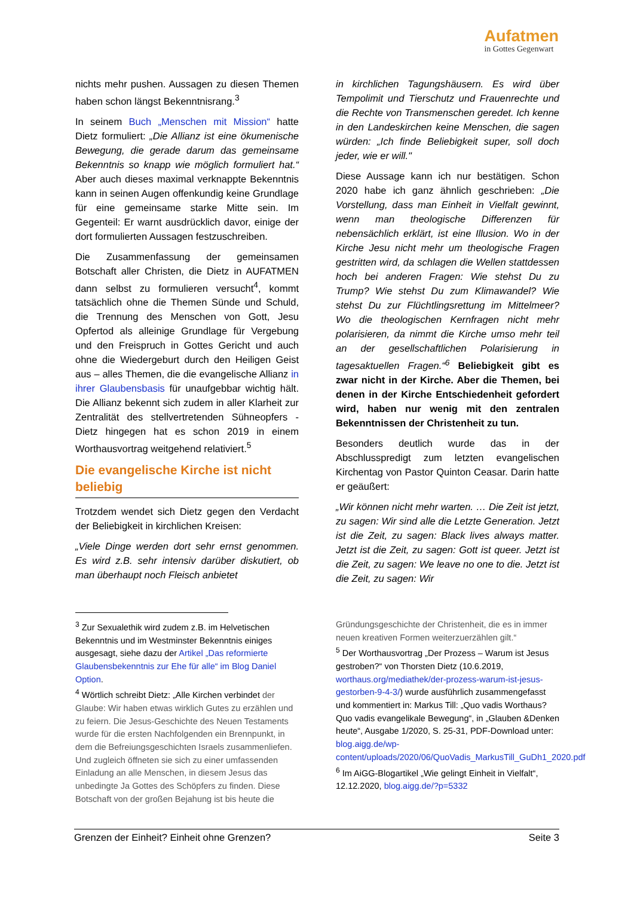Aufatmen
in Gottes Gegenwart
nichts mehr pushen. Aussagen zu diesen Themen haben schon längst Bekenntnisrang.<sup>3</sup>
In seinem Buch „Menschen mit Mission“ hatte Dietz formuliert: „Die Allianz ist eine ökumenische Bewegung, die gerade darum das gemeinsame Bekenntnis so knapp wie möglich formuliert hat.“ Aber auch dieses maximal verknappte Bekenntnis kann in seinen Augen offenkundig keine Grundlage für eine gemeinsame starke Mitte sein. Im Gegenteil: Er warnt ausdrücklich davor, einige der dort formulierten Aussagen festzuschreiben.
Die Zusammenfassung der gemeinsamen Botschaft aller Christen, die Dietz in AUFATMEN dann selbst zu formulieren versucht<sup>4</sup>, kommt tatsächlich ohne die Themen Sünde und Schuld, die Trennung des Menschen von Gott, Jesu Opfertod als alleinige Grundlage für Vergebung und den Freispruch in Gottes Gericht und auch ohne die Wiedergeburt durch den Heiligen Geist aus – alles Themen, die die evangelische Allianz in ihrer Glaubensbasis für unaufgebbar wichtig hält. Die Allianz bekennt sich zudem in aller Klarheit zur Zentralität des stellvertretenden Sühneopfers - Dietz hingegen hat es schon 2019 in einem Worthausvortrag weitgehend relativiert.<sup>5</sup>
Die evangelische Kirche ist nicht beliebig
Trotzdem wendet sich Dietz gegen den Verdacht der Beliebigkeit in kirchlichen Kreisen:
„Viele Dinge werden dort sehr ernst genommen. Es wird z.B. sehr intensiv darüber diskutiert, ob man überhaupt noch Fleisch anbietet
in kirchlichen Tagungshäusern. Es wird über Tempolimit und Tierschutz und Frauenrechte und die Rechte von Transmenschen geredet. Ich kenne in den Landeskirchen keine Menschen, die sagen würden: „Ich finde Beliebigkeit super, soll doch jeder, wie er will."
Diese Aussage kann ich nur bestätigen. Schon 2020 habe ich ganz ähnlich geschrieben: „Die Vorstellung, dass man Einheit in Vielfalt gewinnt, wenn man theologische Differenzen für nebensächlich erklärt, ist eine Illusion. Wo in der Kirche Jesu nicht mehr um theologische Fragen gestritten wird, da schlagen die Wellen stattdessen hoch bei anderen Fragen: Wie stehst Du zu Trump? Wie stehst Du zum Klimawandel? Wie stehst Du zur Flüchtlingsrettung im Mittelmeer? Wo die theologischen Kernfragen nicht mehr polarisieren, da nimmt die Kirche umso mehr teil an der gesellschaftlichen Polarisierung in tagesaktuellen Fragen.“<sup>6</sup> Beliebigkeit gibt es zwar nicht in der Kirche. Aber die Themen, bei denen in der Kirche Entschiedenheit gefordert wird, haben nur wenig mit den zentralen Bekenntnissen der Christenheit zu tun.
Besonders deutlich wurde das in der Abschlusspredigt zum letzten evangelischen Kirchentag von Pastor Quinton Ceasar. Darin hatte er geäußert:
„Wir können nicht mehr warten. … Die Zeit ist jetzt, zu sagen: Wir sind alle die Letzte Generation. Jetzt ist die Zeit, zu sagen: Black lives always matter. Jetzt ist die Zeit, zu sagen: Gott ist queer. Jetzt ist die Zeit, zu sagen: We leave no one to die. Jetzt ist die Zeit, zu sagen: Wir
<sup>3</sup> Zur Sexualethik wird zudem z.B. im Helvetischen Bekenntnis und im Westminster Bekenntnis einiges ausgesagt, siehe dazu der Artikel „Das reformierte Glaubensbekenntnis zur Ehe für alle“ im Blog Daniel Option.
<sup>4</sup> Wörtlich schreibt Dietz: „Alle Kirchen verbindet der Glaube: Wir haben etwas wirklich Gutes zu erzählen und zu feiern. Die Jesus-Geschichte des Neuen Testaments wurde für die ersten Nachfolgenden ein Brennpunkt, in dem die Befreiungsgeschichten Israels zusammenliefen. Und zugleich öffneten sie sich zu einer umfassenden Einladung an alle Menschen, in diesem Jesus das unbedingte Ja Gottes des Schöpfers zu finden. Diese Botschaft von der großen Bejahung ist bis heute die
Gründungsgeschichte der Christenheit, die es in immer neuen kreativen Formen weiterzuerzählen gilt.“
<sup>5</sup> Der Worthausvortrag „Der Prozess – Warum ist Jesus gestroben?“ von Thorsten Dietz (10.6.2019, worthaus.org/mediathek/der-prozess-warum-ist-jesus-gestorben-9-4-3/) wurde ausführlich zusammengefasst und kommentiert in: Markus Till: „Quo vadis Worthaus? Quo vadis evangelikale Bewegung“, in „Glauben &Denken heute“, Ausgabe 1/2020, S. 25-31, PDF-Download unter: blog.aigg.de/wp-content/uploads/2020/06/QuoVadis_MarkusTill_GuDh1_2020.pdf
<sup>6</sup> Im AiGG-Blogartikel „Wie gelingt Einheit in Vielfalt“, 12.12.2020, blog.aigg.de/?p=5332
Grenzen der Einheit? Einheit ohne Grenzen? Seite 3